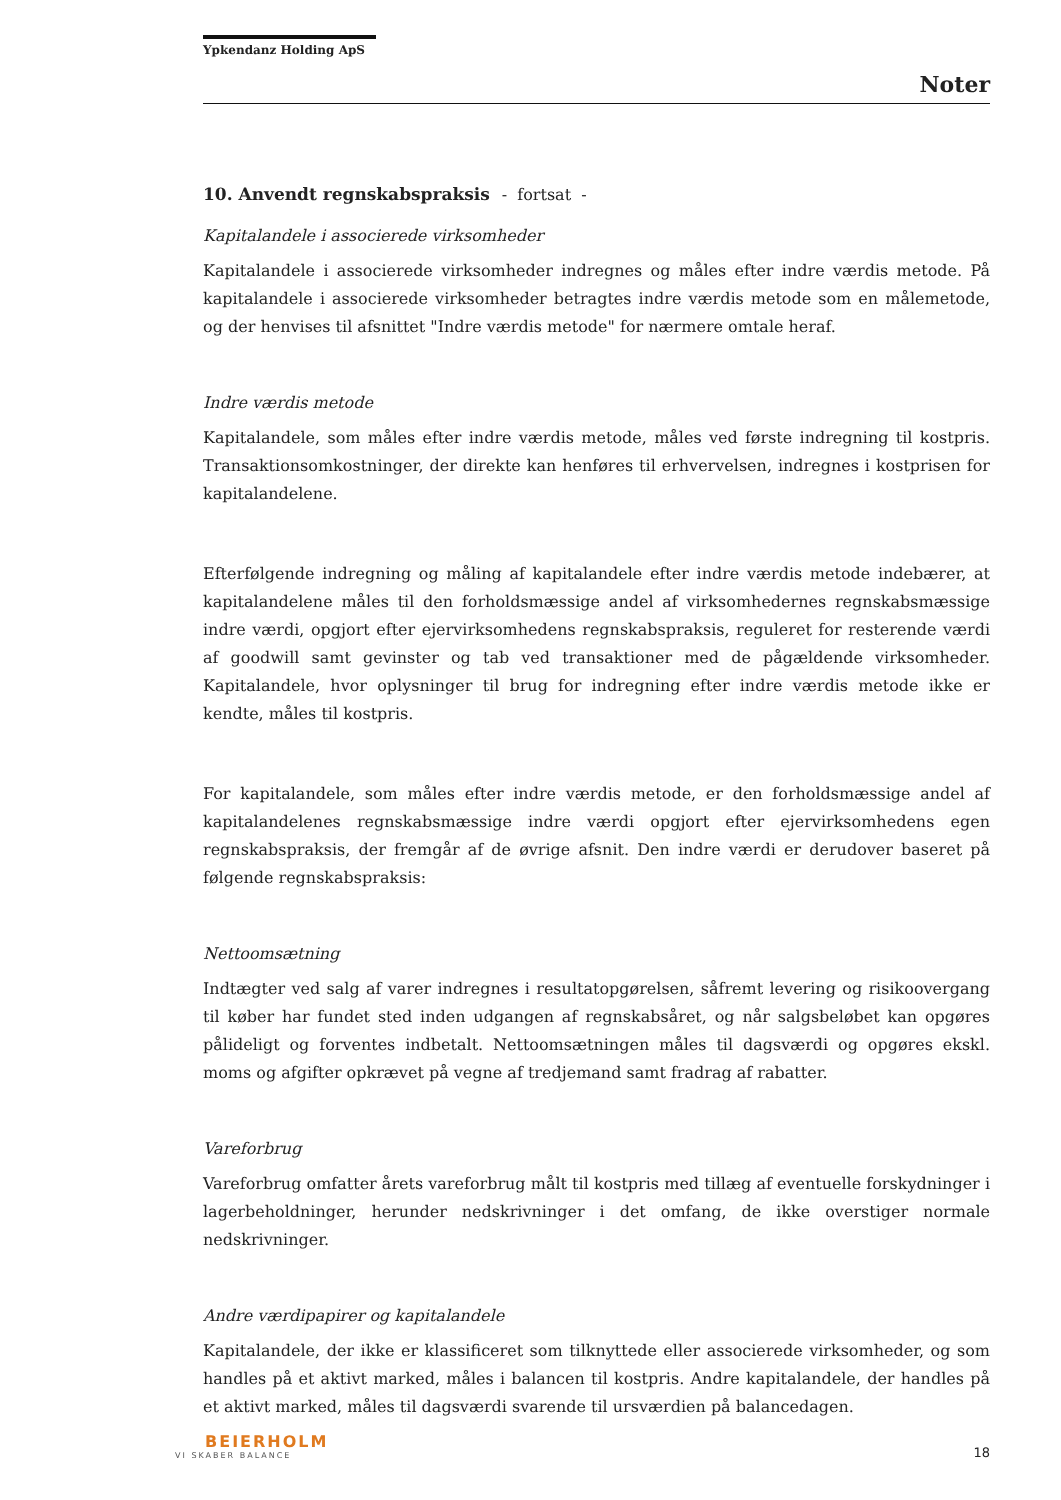Ypkendanz Holding ApS
Noter
10. Anvendt regnskabspraksis - fortsat -
Kapitalandele i associerede virksomheder
Kapitalandele i associerede virksomheder indregnes og måles efter indre værdis metode. På kapitalandele i associerede virksomheder betragtes indre værdis metode som en målemetode, og der henvises til afsnittet "Indre værdis metode" for nærmere omtale heraf.
Indre værdis metode
Kapitalandele, som måles efter indre værdis metode, måles ved første indregning til kostpris. Transaktionsomkostninger, der direkte kan henføres til erhvervelsen, indregnes i kostprisen for kapitalandelene.
Efterfølgende indregning og måling af kapitalandele efter indre værdis metode indebærer, at kapitalandelene måles til den forholdsmæssige andel af virksomhedernes regnskabsmæssige indre værdi, opgjort efter ejervirksomhedens regnskabspraksis, reguleret for resterende værdi af goodwill samt gevinster og tab ved transaktioner med de pågældende virksomheder. Kapitalandele, hvor oplysninger til brug for indregning efter indre værdis metode ikke er kendte, måles til kostpris.
For kapitalandele, som måles efter indre værdis metode, er den forholdsmæssige andel af kapitalandelenes regnskabsmæssige indre værdi opgjort efter ejervirksomhedens egen regnskabspraksis, der fremgår af de øvrige afsnit. Den indre værdi er derudover baseret på følgende regnskabspraksis:
Nettoomsætning
Indtægter ved salg af varer indregnes i resultatopgørelsen, såfremt levering og risikoovergang til køber har fundet sted inden udgangen af regnskabsåret, og når salgsbeløbet kan opgøres pålideligt og forventes indbetalt. Nettoomsætningen måles til dagsværdi og opgøres ekskl. moms og afgifter opkrævet på vegne af tredjemand samt fradrag af rabatter.
Vareforbrug
Vareforbrug omfatter årets vareforbrug målt til kostpris med tillæg af eventuelle forskydninger i lagerbeholdninger, herunder nedskrivninger i det omfang, de ikke overstiger normale nedskrivninger.
Andre værdipapirer og kapitalandele
Kapitalandele, der ikke er klassificeret som tilknyttede eller associerede virksomheder, og som handles på et aktivt marked, måles i balancen til kostpris. Andre kapitalandele, der handles på et aktivt marked, måles til dagsværdi svarende til ursværdien på balancedagen.
BEIERHOLM
VI SKABER BALANCE
18